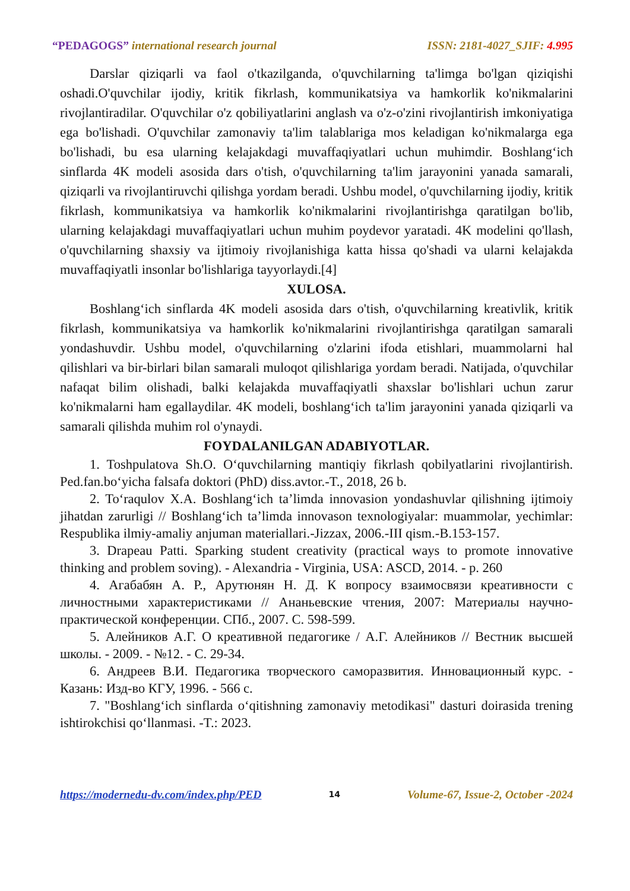“PEDAGOGS” international research journal
ISSN: 2181-4027_SJIF: 4.995
Darslar qiziqarli va faol o'tkazilganda, o'quvchilarning ta'limga bo'lgan qiziqishi oshadi.O'quvchilar ijodiy, kritik fikrlash, kommunikatsiya va hamkorlik ko'nikmalarini rivojlantiradilar. O'quvchilar o'z qobiliyatlarini anglash va o'z-o'zini rivojlantirish imkoniyatiga ega bo'lishadi. O'quvchilar zamonaviy ta'lim talablariga mos keladigan ko'nikmalarga ega bo'lishadi, bu esa ularning kelajakdagi muvaffaqiyatlari uchun muhimdir. Boshlang‘ich sinflarda 4K modeli asosida dars o'tish, o'quvchilarning ta'lim jarayonini yanada samarali, qiziqarli va rivojlantiruvchi qilishga yordam beradi. Ushbu model, o'quvchilarning ijodiy, kritik fikrlash, kommunikatsiya va hamkorlik ko'nikmalarini rivojlantirishga qaratilgan bo'lib, ularning kelajakdagi muvaffaqiyatlari uchun muhim poydevor yaratadi. 4K modelini qo'llash, o'quvchilarning shaxsiy va ijtimoiy rivojlanishiga katta hissa qo'shadi va ularni kelajakda muvaffaqiyatli insonlar bo'lishlariga tayyorlaydi.[4]
XULOSA.
Boshlang‘ich sinflarda 4K modeli asosida dars o'tish, o'quvchilarning kreativlik, kritik fikrlash, kommunikatsiya va hamkorlik ko'nikmalarini rivojlantirishga qaratilgan samarali yondashuvdir. Ushbu model, o'quvchilarning o'zlarini ifoda etishlari, muammolarni hal qilishlari va bir-birlari bilan samarali muloqot qilishlariga yordam beradi. Natijada, o'quvchilar nafaqat bilim olishadi, balki kelajakda muvaffaqiyatli shaxslar bo'lishlari uchun zarur ko'nikmalarni ham egallaydilar. 4K modeli, boshlang‘ich ta'lim jarayonini yanada qiziqarli va samarali qilishda muhim rol o'ynaydi.
FOYDALANILGAN ADABIYOTLAR.
1. Toshpulatova Sh.O. O‘quvchilarning mantiqiy fikrlash qobilyatlarini rivojlantirish. Ped.fan.bo‘yicha falsafa doktori (PhD) diss.avtor.-T., 2018, 26 b.
2. To‘raqulov X.A. Boshlang‘ich ta’limda innovasion yondashuvlar qilishning ijtimoiy jihatdan zarurligi // Boshlang‘ich ta’limda innovason texnologiyalar: muammolar, yechimlar: Respublika ilmiy-amaliy anjuman materiallari.-Jizzax, 2006.-III qism.-B.153-157.
3. Drapeau Patti. Sparking student creativity (practical ways to promote innovative thinking and problem soving). - Alexandria - Virginia, USA: ASCD, 2014. - p. 260
4. Агабабян А. Р., Арутюнян Н. Д. К вопросу взаимосвязи креативности с личностными характеристиками // Ананьевские чтения, 2007: Материалы научно-практической конференции. СПб., 2007. С. 598-599.
5. Алейников А.Г. О креативной педагогике / А.Г. Алейников // Вестник высшей школы. - 2009. - №12. - С. 29-34.
6. Андреев В.И. Педагогика творческого саморазвития. Инновационный курс. - Казань: Изд-во КГУ, 1996. - 566 с.
7. "Boshlang‘ich sinflarda o‘qitishning zamonaviy metodikasi" dasturi doirasida trening ishtirokchisi qo‘llanmasi. -T.: 2023.
https://modernedu-dv.com/index.php/PED 14 Volume-67, Issue-2, October -2024